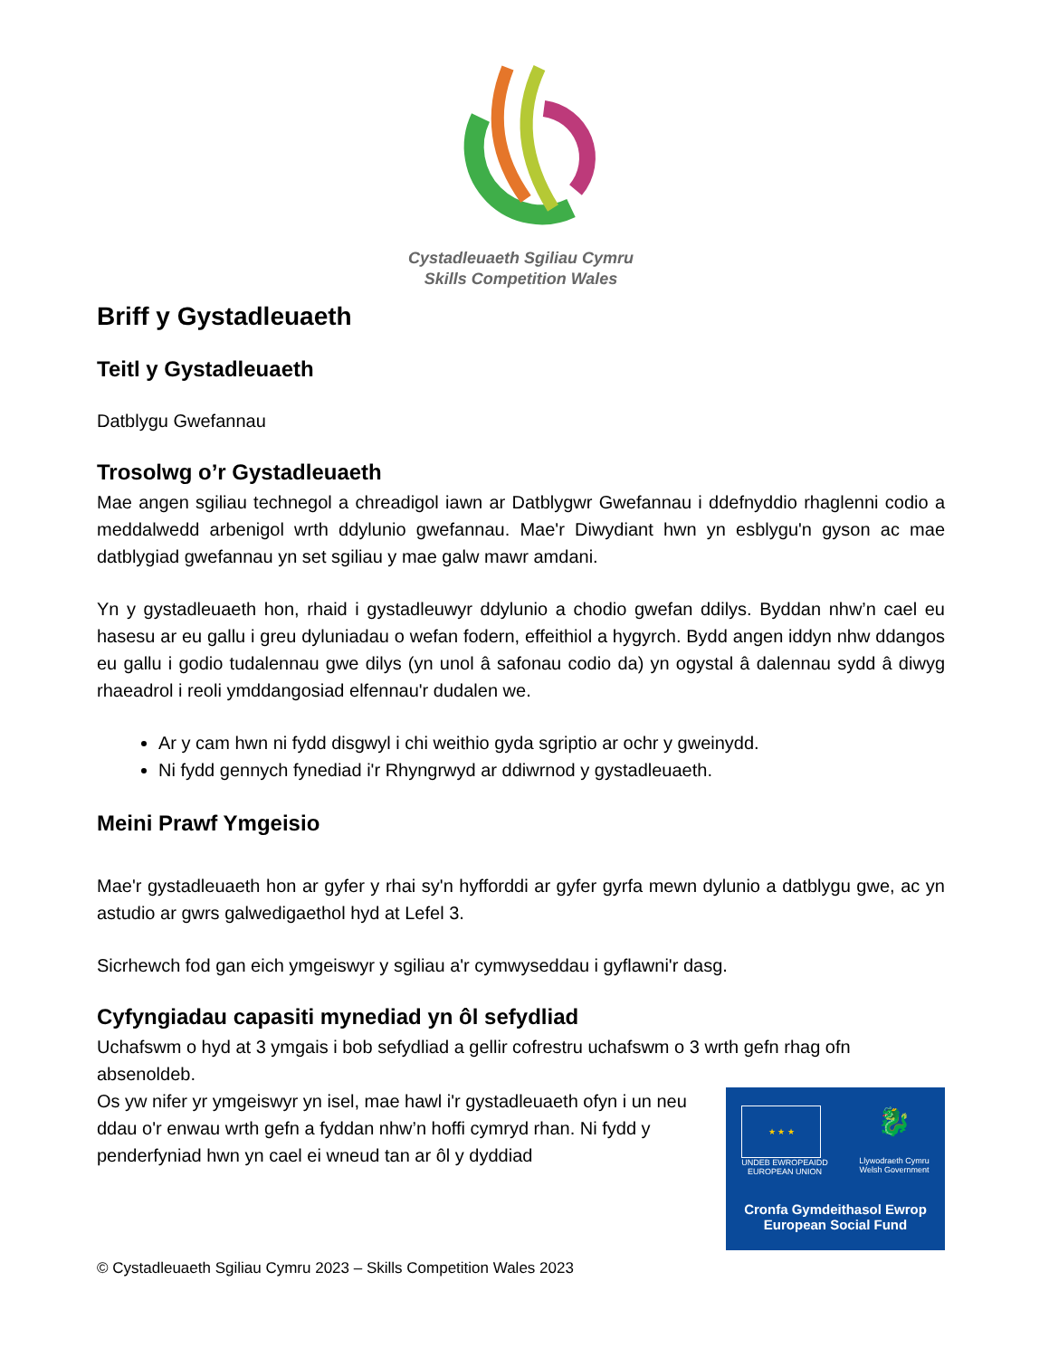Cystadleuaeth Sgiliau Cymru
Skills Competition Wales
Briff y Gystadleuaeth
Teitl y Gystadleuaeth
Datblygu Gwefannau
Trosolwg o’r Gystadleuaeth
Mae angen sgiliau technegol a chreadigol iawn ar Datblygwr Gwefannau i ddefnyddio rhaglenni codio a meddalwedd arbenigol wrth ddylunio gwefannau. Mae'r Diwydiant hwn yn esblygu'n gyson ac mae datblygiad gwefannau yn set sgiliau y mae galw mawr amdani.
Yn y gystadleuaeth hon, rhaid i gystadleuwyr ddylunio a chodio gwefan ddilys. Byddan nhw’n cael eu hasesu ar eu gallu i greu dyluniadau o wefan fodern, effeithiol a hygyrch. Bydd angen iddyn nhw ddangos eu gallu i godio tudalennau gwe dilys (yn unol â safonau codio da) yn ogystal â dalennau sydd â diwyg rhaeadrol i reoli ymddangosiad elfennau'r dudalen we.
Ar y cam hwn ni fydd disgwyl i chi weithio gyda sgriptio ar ochr y gweinydd.
Ni fydd gennych fynediad i'r Rhyngrwyd ar ddiwrnod y gystadleuaeth.
Meini Prawf Ymgeisio
Mae'r gystadleuaeth hon ar gyfer y rhai sy'n hyfforddi ar gyfer gyrfa mewn dylunio a datblygu gwe, ac yn astudio ar gwrs galwedigaethol hyd at Lefel 3.
Sicrhewch fod gan eich ymgeiswyr y sgiliau a'r cymwyseddau i gyflawni'r dasg.
Cyfyngiadau capasiti mynediad yn ôl sefydliad
Uchafswm o hyd at 3 ymgais i bob sefydliad a gellir cofrestru uchafswm o 3 wrth gefn rhag ofn absenoldeb.
★ ★ ★
UNDEB EWROPEAIDD
EUROPEAN UNION
🐉
Llywodraeth Cymru
Welsh Government
Cronfa Gymdeithasol Ewrop
European Social Fund
Os yw nifer yr ymgeiswyr yn isel, mae hawl i'r gystadleuaeth ofyn i un neu ddau o'r enwau wrth gefn a fyddan nhw’n hoffi cymryd rhan. Ni fydd y penderfyniad hwn yn cael ei wneud tan ar ôl y dyddiad
© Cystadleuaeth Sgiliau Cymru 2023 – Skills Competition Wales 2023